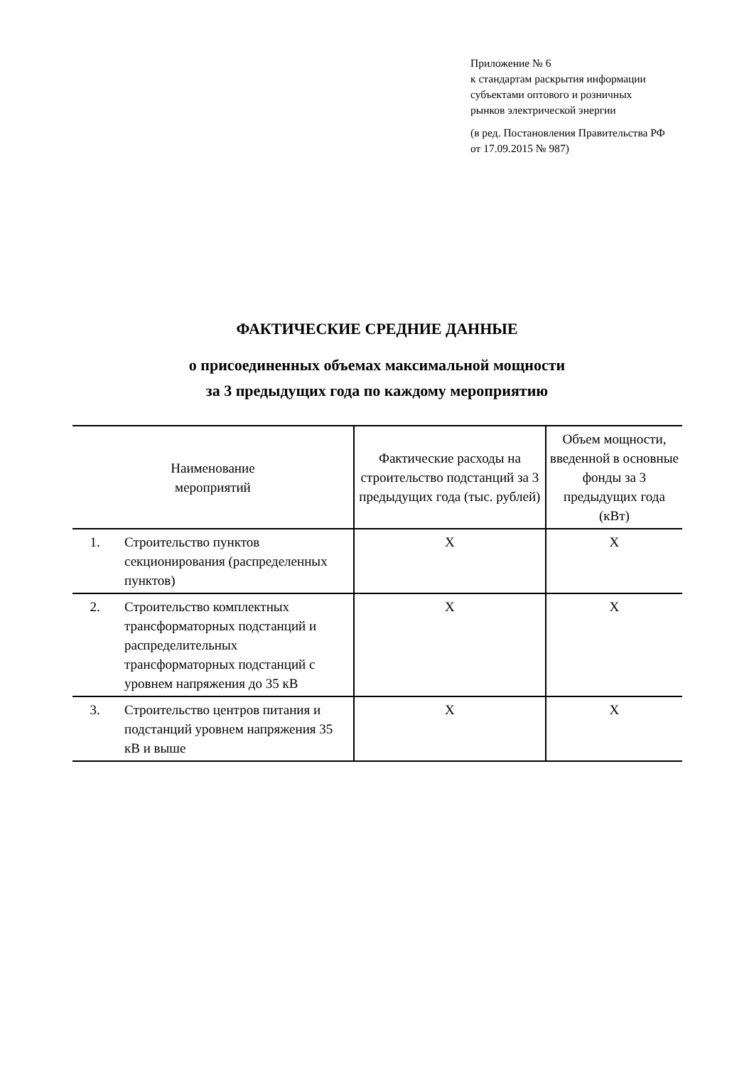Приложение № 6
к стандартам раскрытия информации
субъектами оптового и розничных
рынков электрической энергии
(в ред. Постановления Правительства РФ
от 17.09.2015 № 987)
ФАКТИЧЕСКИЕ СРЕДНИЕ ДАННЫЕ
о присоединенных объемах максимальной мощности
за 3 предыдущих года по каждому мероприятию
| Наименование мероприятий | | Фактические расходы на строительство подстанций за 3 предыдущих года (тыс. рублей) | Объем мощности, введенной в основные фонды за 3 предыдущих года (кВт) |
| --- | --- | --- | --- |
| 1. | Строительство пунктов секционирования (распределенных пунктов) | X | X |
| 2. | Строительство комплектных трансформаторных подстанций и распределительных трансформаторных подстанций с уровнем напряжения до 35 кВ | X | X |
| 3. | Строительство центров питания и подстанций уровнем напряжения 35 кВ и выше | X | X |